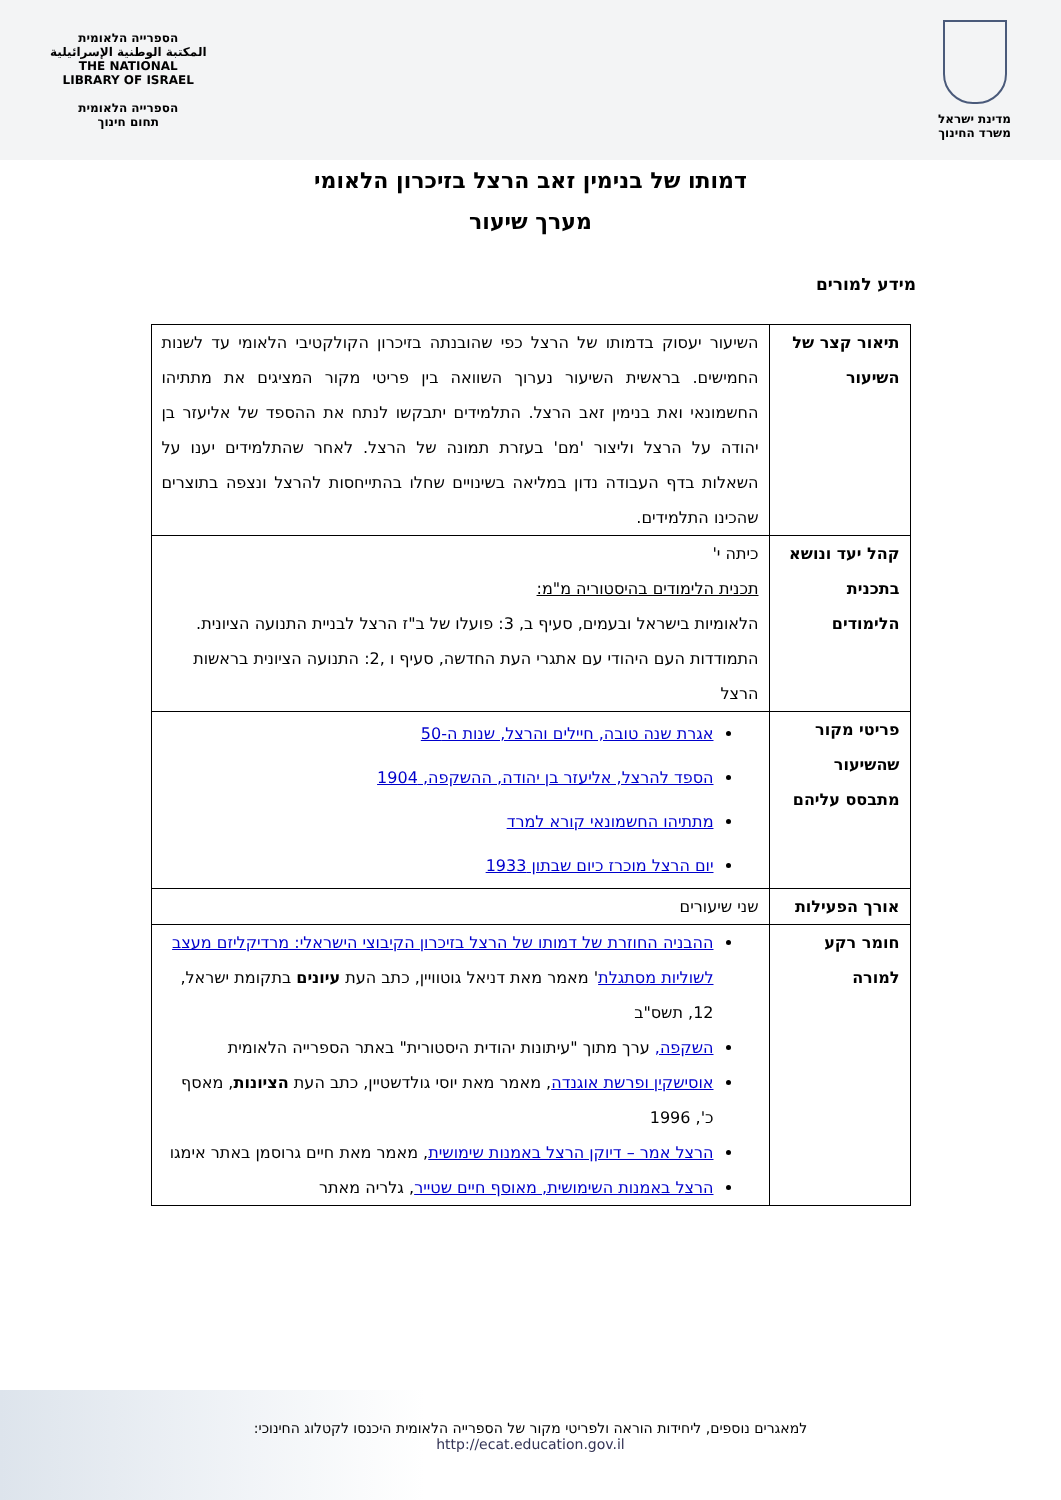מדינת ישראל
משרד החינוך
הספרייה הלאומית
المكتبة الوطنية الإسرائيلية
THE NATIONAL
LIBRARY OF ISRAEL
הספרייה הלאומית
תחום חינוך
דמותו של בנימין זאב הרצל בזיכרון הלאומי
מערך שיעור
מידע למורים
| תיאור קצר של השיעור | השיעור יעסוק בדמותו של הרצל כפי שהובנתה בזיכרון הקולקטיבי הלאומי עד לשנות החמישים. בראשית השיעור נערוך השוואה בין פריטי מקור המציגים את מתתיהו החשמונאי ואת בנימין זאב הרצל. התלמידים יתבקשו לנתח את ההספד של אליעזר בן יהודה על הרצל וליצור 'מם' בעזרת תמונה של הרצל. לאחר שהתלמידים יענו על השאלות בדף העבודה נדון במליאה בשינויים שחלו בהתייחסות להרצל ונצפה בתוצרים שהכינו התלמידים. |
| קהל יעד ונושא בתכנית הלימודים | כיתה י' תכנית הלימודים בהיסטוריה מ"מ: הלאומיות בישראל ובעמים, סעיף ב, 3: פועלו של ב"ז הרצל לבניית התנועה הציונית. התמודדות העם היהודי עם אתגרי העת החדשה, סעיף ו ,2: התנועה הציונית בראשות הרצל |
| פריטי מקור שהשיעור מתבסס עליהם | אגרת שנה טובה, חיילים והרצל, שנות ה-50 הספד להרצל, אליעזר בן יהודה, ההשקפה, 1904 מתתיהו החשמונאי קורא למרד יום הרצל מוכרז כיום שבתון 1933 |
| אורך הפעילות | שני שיעורים |
| חומר רקע למורה | ההבניה החוזרת של דמותו של הרצל בזיכרון הקיבוצי הישראלי: מרדיקליזם מעצב לשוליות מסתגלת ' מאמר מאת דניאל גוטוויין, כתב העת עיונים בתקומת ישראל, 12, תשס"ב השקפה, ערך מתוך "עיתונות יהודית היסטורית" באתר הספרייה הלאומית אוסישקין ופרשת אוגנדה , מאמר מאת יוסי גולדשטיין, כתב העת הציונות , מאסף כ', 1996 הרצל אמר – דיוקן הרצל באמנות שימושית , מאמר מאת חיים גרוסמן באתר אימגו הרצל באמנות השימושית, מאוסף חיים שטייר , גלריה מאתר |
למאגרים נוספים, ליחידות הוראה ולפריטי מקור של הספרייה הלאומית היכנסו לקטלוג החינוכי:
http://ecat.education.gov.il